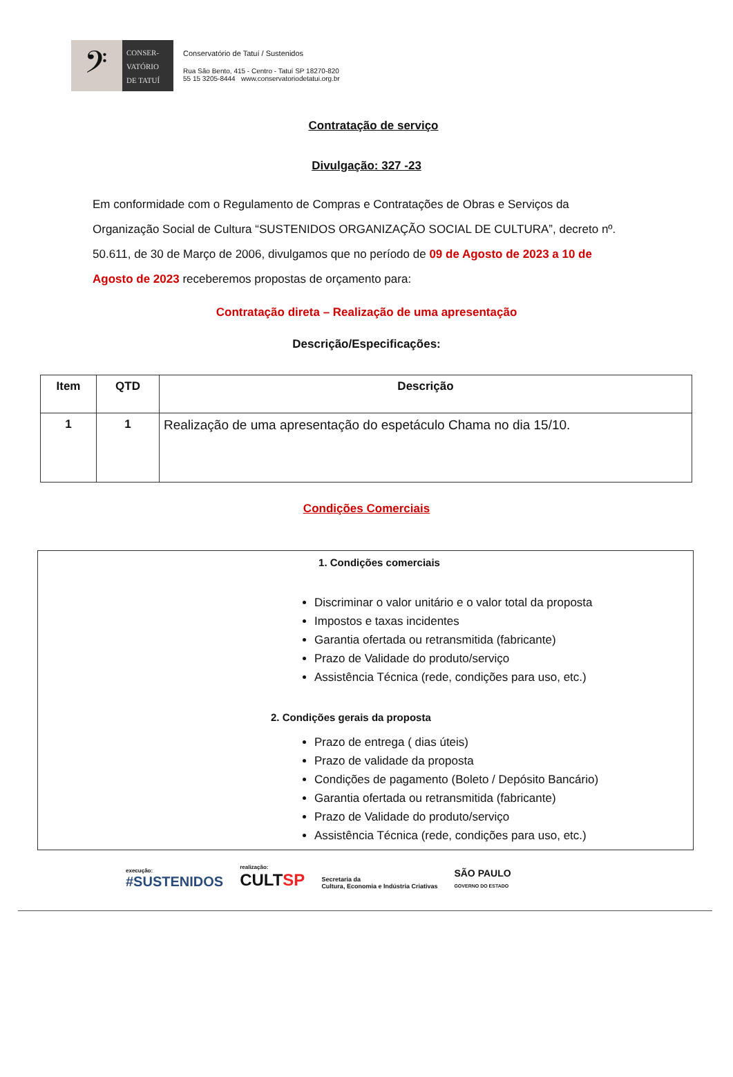𝄢
CONSER-
VATÓRIO
DE TATUÍ
Conservatório de Tatuí / Sustenidos
Rua São Bento, 415 - Centro - Tatuí SP 18270-820
55 15 3205-8444 www.conservatoriodetatui.org.br
Contratação de serviço
Divulgação: 327 -23
Em conformidade com o Regulamento de Compras e Contratações de Obras e Serviços da Organização Social de Cultura “SUSTENIDOS ORGANIZAÇÃO SOCIAL DE CULTURA”, decreto nº. 50.611, de 30 de Março de 2006, divulgamos que no período de 09 de Agosto de 2023 a 10 de Agosto de 2023 receberemos propostas de orçamento para:
Contratação direta – Realização de uma apresentação
Descrição/Especificações:
| Item | QTD | Descrição |
| --- | --- | --- |
| 1 | 1 | Realização de uma apresentação do espetáculo Chama no dia 15/10. |
Condições Comerciais
1. Condições comerciais
Discriminar o valor unitário e o valor total da proposta
Impostos e taxas incidentes
Garantia ofertada ou retransmitida (fabricante)
Prazo de Validade do produto/serviço
Assistência Técnica (rede, condições para uso, etc.)
2. Condições gerais da proposta
Prazo de entrega ( dias úteis)
Prazo de validade da proposta
Condições de pagamento (Boleto / Depósito Bancário)
Garantia ofertada ou retransmitida (fabricante)
Prazo de Validade do produto/serviço
Assistência Técnica (rede, condições para uso, etc.)
execução:
#SUSTENIDOS
realização:
CULTSP
Secretaria da
Cultura, Economia e Indústria Criativas
SÃO PAULO
GOVERNO DO ESTADO